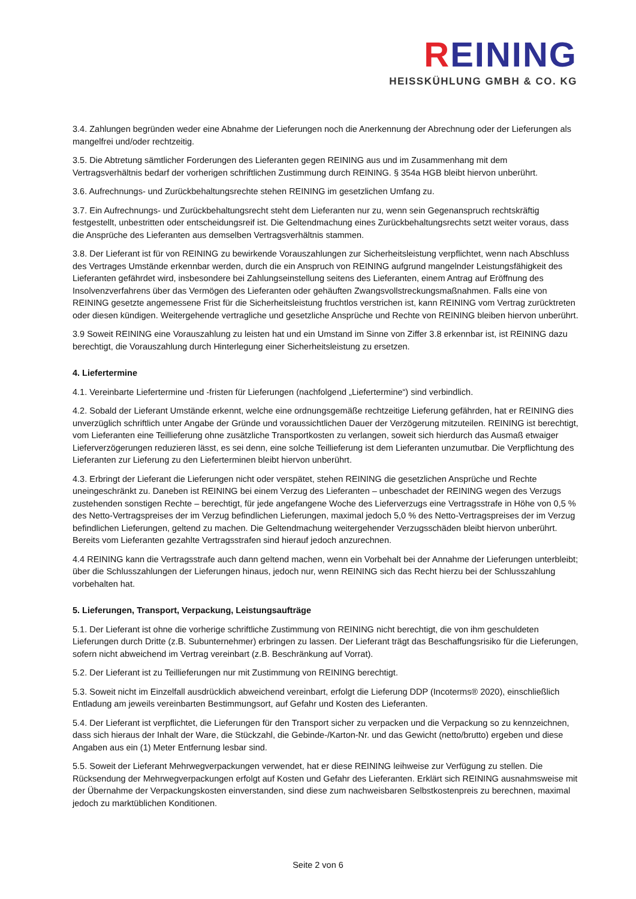REINING
HEISSKÜHLUNG GMBH & CO. KG
3.4. Zahlungen begründen weder eine Abnahme der Lieferungen noch die Anerkennung der Abrechnung oder der Lieferungen als mangelfrei und/oder rechtzeitig.
3.5. Die Abtretung sämtlicher Forderungen des Lieferanten gegen REINING aus und im Zusammenhang mit dem Vertragsverhältnis bedarf der vorherigen schriftlichen Zustimmung durch REINING. § 354a HGB bleibt hiervon unberührt.
3.6. Aufrechnungs- und Zurückbehaltungsrechte stehen REINING im gesetzlichen Umfang zu.
3.7. Ein Aufrechnungs- und Zurückbehaltungsrecht steht dem Lieferanten nur zu, wenn sein Gegenanspruch rechtskräftig festgestellt, unbestritten oder entscheidungsreif ist. Die Geltendmachung eines Zurückbehaltungsrechts setzt weiter voraus, dass die Ansprüche des Lieferanten aus demselben Vertragsverhältnis stammen.
3.8. Der Lieferant ist für von REINING zu bewirkende Vorauszahlungen zur Sicherheitsleistung verpflichtet, wenn nach Abschluss des Vertrages Umstände erkennbar werden, durch die ein Anspruch von REINING aufgrund mangelnder Leistungsfähigkeit des Lieferanten gefährdet wird, insbesondere bei Zahlungseinstellung seitens des Lieferanten, einem Antrag auf Eröffnung des Insolvenzverfahrens über das Vermögen des Lieferanten oder gehäuften Zwangsvollstreckungsmaßnahmen. Falls eine von REINING gesetzte angemessene Frist für die Sicherheitsleistung fruchtlos verstrichen ist, kann REINING vom Vertrag zurücktreten oder diesen kündigen. Weitergehende vertragliche und gesetzliche Ansprüche und Rechte von REINING bleiben hiervon unberührt.
3.9 Soweit REINING eine Vorauszahlung zu leisten hat und ein Umstand im Sinne von Ziffer 3.8 erkennbar ist, ist REINING dazu berechtigt, die Vorauszahlung durch Hinterlegung einer Sicherheitsleistung zu ersetzen.
4. Liefertermine
4.1. Vereinbarte Liefertermine und -fristen für Lieferungen (nachfolgend „Liefertermine“) sind verbindlich.
4.2. Sobald der Lieferant Umstände erkennt, welche eine ordnungsgemäße rechtzeitige Lieferung gefährden, hat er REINING dies unverzüglich schriftlich unter Angabe der Gründe und voraussichtlichen Dauer der Verzögerung mitzuteilen. REINING ist berechtigt, vom Lieferanten eine Teillieferung ohne zusätzliche Transportkosten zu verlangen, soweit sich hierdurch das Ausmaß etwaiger Lieferverzögerungen reduzieren lässt, es sei denn, eine solche Teillieferung ist dem Lieferanten unzumutbar. Die Verpflichtung des Lieferanten zur Lieferung zu den Lieferterminen bleibt hiervon unberührt.
4.3. Erbringt der Lieferant die Lieferungen nicht oder verspätet, stehen REINING die gesetzlichen Ansprüche und Rechte uneingeschränkt zu. Daneben ist REINING bei einem Verzug des Lieferanten – unbeschadet der REINING wegen des Verzugs zustehenden sonstigen Rechte – berechtigt, für jede angefangene Woche des Lieferverzugs eine Vertragsstrafe in Höhe von 0,5 % des Netto-Vertragspreises der im Verzug befindlichen Lieferungen, maximal jedoch 5,0 % des Netto-Vertragspreises der im Verzug befindlichen Lieferungen, geltend zu machen. Die Geltendmachung weitergehender Verzugsschäden bleibt hiervon unberührt. Bereits vom Lieferanten gezahlte Vertragsstrafen sind hierauf jedoch anzurechnen.
4.4 REINING kann die Vertragsstrafe auch dann geltend machen, wenn ein Vorbehalt bei der Annahme der Lieferungen unterbleibt; über die Schlusszahlungen der Lieferungen hinaus, jedoch nur, wenn REINING sich das Recht hierzu bei der Schlusszahlung vorbehalten hat.
5. Lieferungen, Transport, Verpackung, Leistungsaufträge
5.1. Der Lieferant ist ohne die vorherige schriftliche Zustimmung von REINING nicht berechtigt, die von ihm geschuldeten Lieferungen durch Dritte (z.B. Subunternehmer) erbringen zu lassen. Der Lieferant trägt das Beschaffungsrisiko für die Lieferungen, sofern nicht abweichend im Vertrag vereinbart (z.B. Beschränkung auf Vorrat).
5.2. Der Lieferant ist zu Teillieferungen nur mit Zustimmung von REINING berechtigt.
5.3. Soweit nicht im Einzelfall ausdrücklich abweichend vereinbart, erfolgt die Lieferung DDP (Incoterms® 2020), einschließlich Entladung am jeweils vereinbarten Bestimmungsort, auf Gefahr und Kosten des Lieferanten.
5.4. Der Lieferant ist verpflichtet, die Lieferungen für den Transport sicher zu verpacken und die Verpackung so zu kennzeichnen, dass sich hieraus der Inhalt der Ware, die Stückzahl, die Gebinde-/Karton-Nr. und das Gewicht (netto/brutto) ergeben und diese Angaben aus ein (1) Meter Entfernung lesbar sind.
5.5. Soweit der Lieferant Mehrwegverpackungen verwendet, hat er diese REINING leihweise zur Verfügung zu stellen. Die Rücksendung der Mehrwegverpackungen erfolgt auf Kosten und Gefahr des Lieferanten. Erklärt sich REINING ausnahmsweise mit der Übernahme der Verpackungskosten einverstanden, sind diese zum nachweisbaren Selbstkostenpreis zu berechnen, maximal jedoch zu marktüblichen Konditionen.
Seite 2 von 6